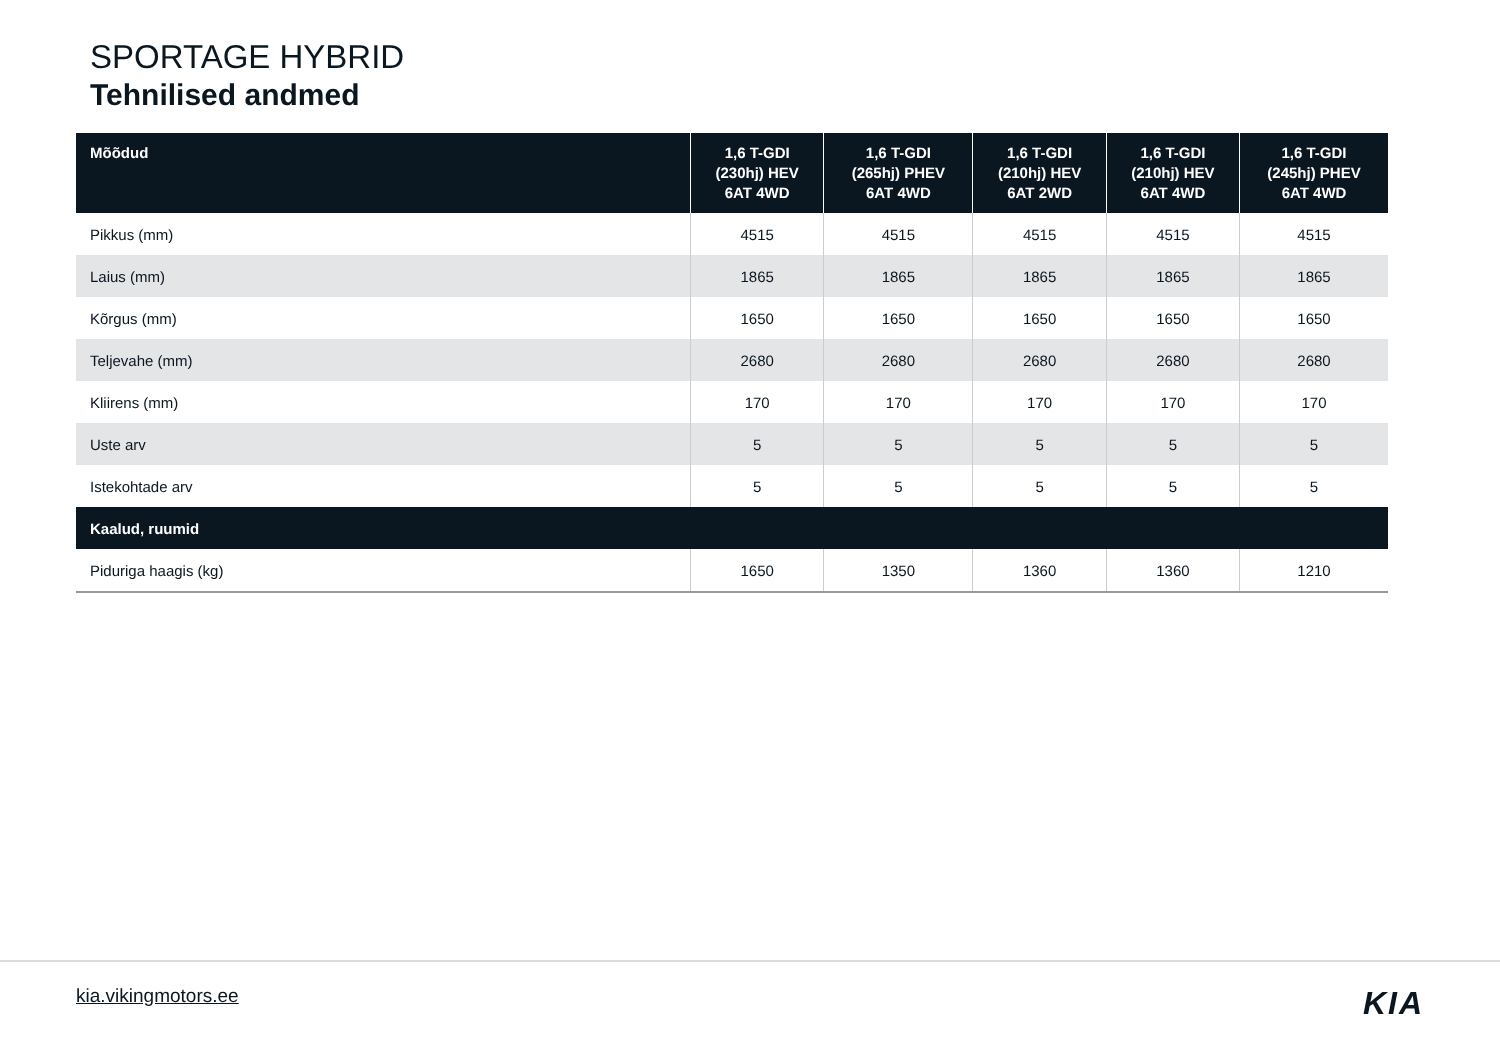SPORTAGE HYBRID
Tehnilised andmed
| Mõõdud | 1,6 T-GDI (230hj) HEV 6AT 4WD | 1,6 T-GDI (265hj) PHEV 6AT 4WD | 1,6 T-GDI (210hj) HEV 6AT 2WD | 1,6 T-GDI (210hj) HEV 6AT 4WD | 1,6 T-GDI (245hj) PHEV 6AT 4WD |
| --- | --- | --- | --- | --- | --- |
| Pikkus (mm) | 4515 | 4515 | 4515 | 4515 | 4515 |
| Laius (mm) | 1865 | 1865 | 1865 | 1865 | 1865 |
| Kõrgus (mm) | 1650 | 1650 | 1650 | 1650 | 1650 |
| Teljevahe (mm) | 2680 | 2680 | 2680 | 2680 | 2680 |
| Kliirens (mm) | 170 | 170 | 170 | 170 | 170 |
| Uste arv | 5 | 5 | 5 | 5 | 5 |
| Istekohtade arv | 5 | 5 | 5 | 5 | 5 |
| Kaalud, ruumid | | | | | |
| Piduriga haagis (kg) | 1650 | 1350 | 1360 | 1360 | 1210 |
kia.vikingmotors.ee KIA